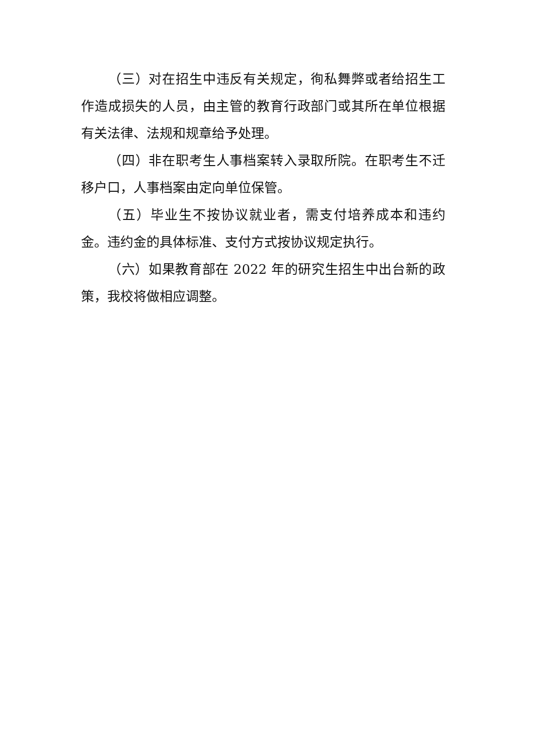（三）对在招生中违反有关规定，徇私舞弊或者给招生工作造成损失的人员，由主管的教育行政部门或其所在单位根据有关法律、法规和规章给予处理。
（四）非在职考生人事档案转入录取所院。在职考生不迁移户口，人事档案由定向单位保管。
（五）毕业生不按协议就业者，需支付培养成本和违约金。违约金的具体标准、支付方式按协议规定执行。
（六）如果教育部在 2022 年的研究生招生中出台新的政策，我校将做相应调整。